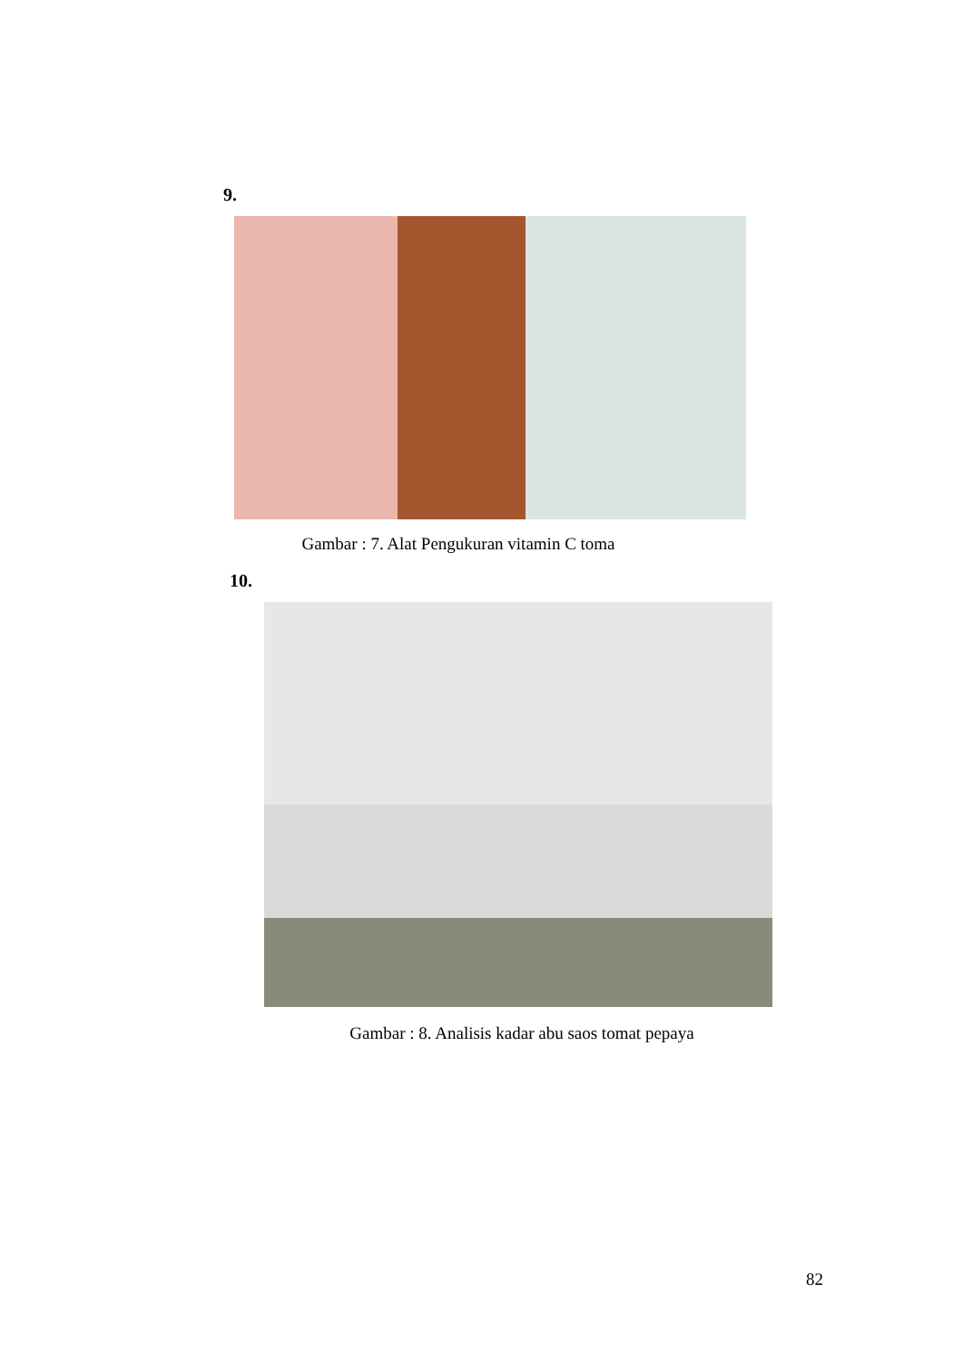9.
Gambar : 7. Alat Pengukuran vitamin C toma
10.
Gambar : 8. Analisis kadar abu saos tomat pepaya
82